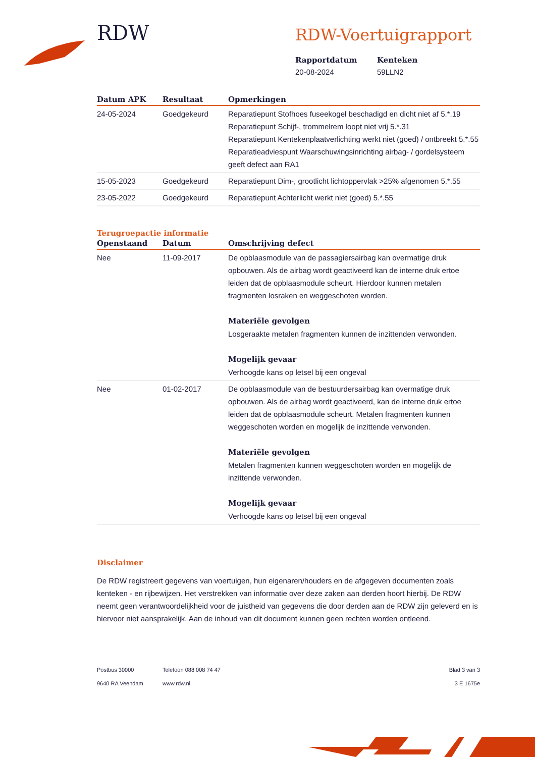RDW
RDW-Voertuigrapport
Rapportdatum
20-08-2024
Kenteken
59LLN2
| Datum APK | Resultaat | Opmerkingen |
| --- | --- | --- |
| 24-05-2024 | Goedgekeurd | Reparatiepunt Stofhoes fuseekogel beschadigd en dicht niet af 5.*.19 Reparatiepunt Schijf-, trommelrem loopt niet vrij 5.*.31 Reparatiepunt Kentekenplaatverlichting werkt niet (goed) / ontbreekt 5.*.55 Reparatieadviespunt Waarschuwingsinrichting airbag- / gordelsysteem geeft defect aan RA1 |
| 15-05-2023 | Goedgekeurd | Reparatiepunt Dim-, grootlicht lichtoppervlak >25% afgenomen 5.*.55 |
| 23-05-2022 | Goedgekeurd | Reparatiepunt Achterlicht werkt niet (goed) 5.*.55 |
Terugroepactie informatie
| Openstaand | Datum | Omschrijving defect |
| --- | --- | --- |
| Nee | 11-09-2017 | De opblaasmodule van de passagiersairbag kan overmatige druk opbouwen. Als de airbag wordt geactiveerd kan de interne druk ertoe leiden dat de opblaasmodule scheurt. Hierdoor kunnen metalen fragmenten losraken en weggeschoten worden. Materiële gevolgen Losgeraakte metalen fragmenten kunnen de inzittenden verwonden. Mogelijk gevaar Verhoogde kans op letsel bij een ongeval |
| Nee | 01-02-2017 | De opblaasmodule van de bestuurdersairbag kan overmatige druk opbouwen. Als de airbag wordt geactiveerd, kan de interne druk ertoe leiden dat de opblaasmodule scheurt. Metalen fragmenten kunnen weggeschoten worden en mogelijk de inzittende verwonden. Materiële gevolgen Metalen fragmenten kunnen weggeschoten worden en mogelijk de inzittende verwonden. Mogelijk gevaar Verhoogde kans op letsel bij een ongeval |
Disclaimer
De RDW registreert gegevens van voertuigen, hun eigenaren/houders en de afgegeven documenten zoals kenteken - en rijbewijzen. Het verstrekken van informatie over deze zaken aan derden hoort hierbij. De RDW neemt geen verantwoordelijkheid voor de juistheid van gegevens die door derden aan de RDW zijn geleverd en is hiervoor niet aansprakelijk. Aan de inhoud van dit document kunnen geen rechten worden ontleend.
Postbus 30000
9640 RA Veendam
Telefoon 088 008 74 47
www.rdw.nl
Blad 3 van 3
3 E 1675e